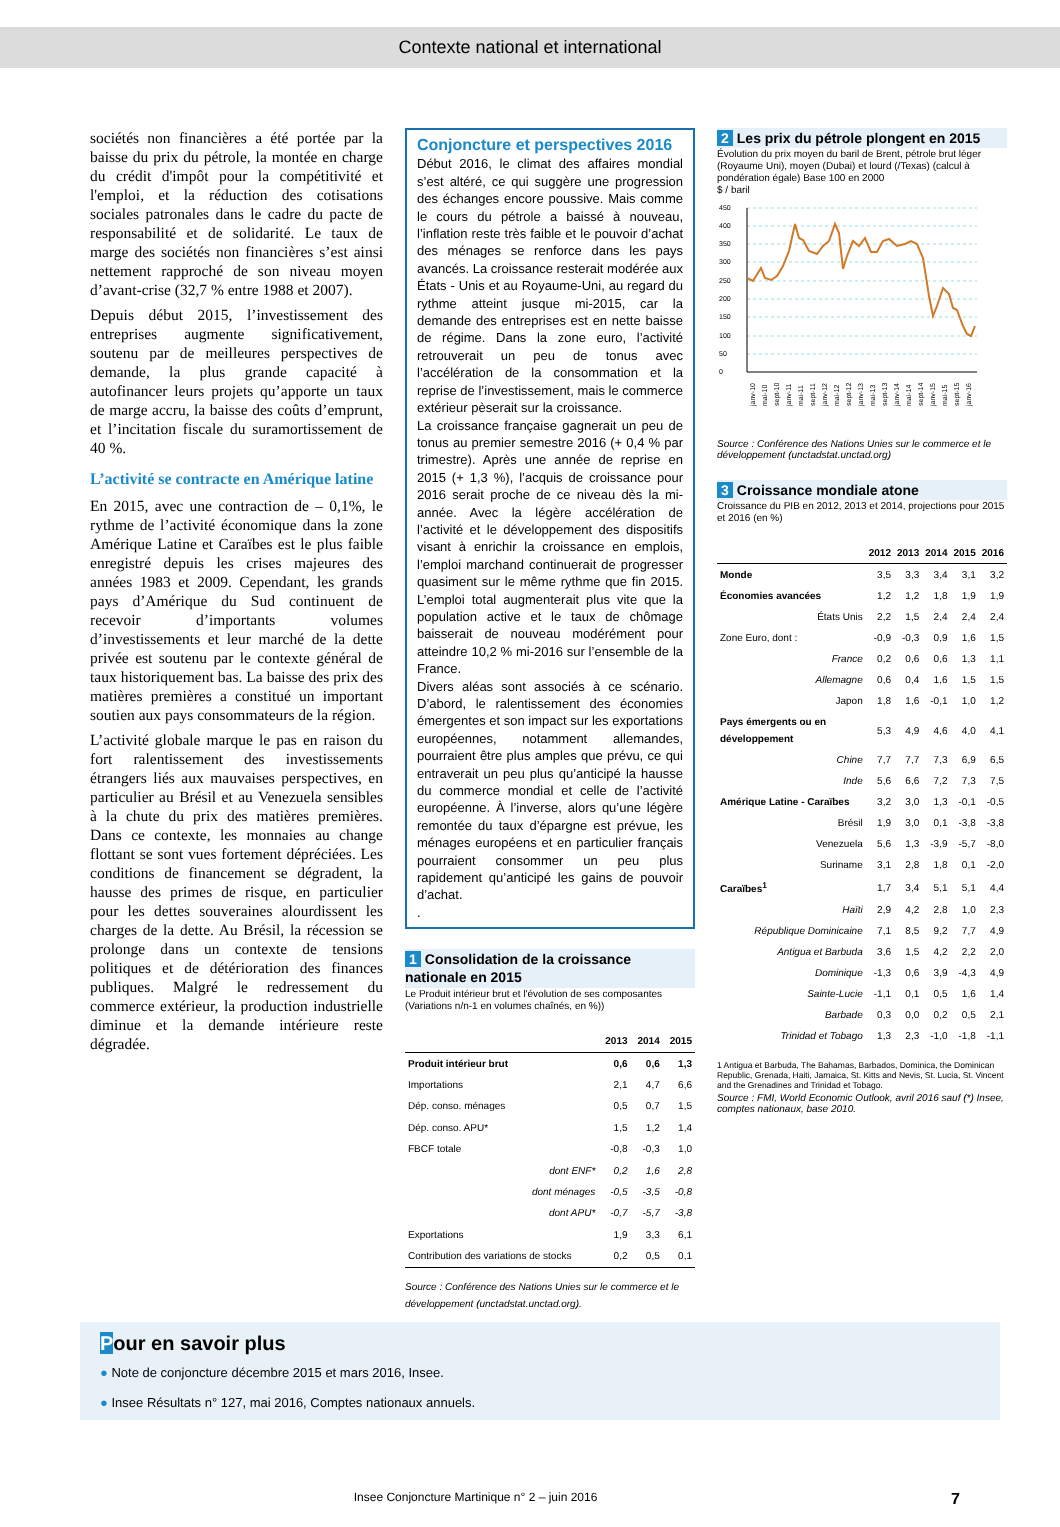Contexte national et international
sociétés non financières a été portée par la baisse du prix du pétrole, la montée en charge du crédit d'impôt pour la compétitivité et l'emploi, et la réduction des cotisations sociales patronales dans le cadre du pacte de responsabilité et de solidarité. Le taux de marge des sociétés non financières s’est ainsi nettement rapproché de son niveau moyen d’avant-crise (32,7 % entre 1988 et 2007).
Depuis début 2015, l’investissement des entreprises augmente significativement, soutenu par de meilleures perspectives de demande, la plus grande capacité à autofinancer leurs projets qu’apporte un taux de marge accru, la baisse des coûts d’emprunt, et l’incitation fiscale du suramortissement de 40 %.
L’activité se contracte en Amérique latine
En 2015, avec une contraction de – 0,1%, le rythme de l’activité économique dans la zone Amérique Latine et Caraïbes est le plus faible enregistré depuis les crises majeures des années 1983 et 2009. Cependant, les grands pays d’Amérique du Sud continuent de recevoir d’importants volumes d’investissements et leur marché de la dette privée est soutenu par le contexte général de taux historiquement bas. La baisse des prix des matières premières a constitué un important soutien aux pays consommateurs de la région.
L’activité globale marque le pas en raison du fort ralentissement des investissements étrangers liés aux mauvaises perspectives, en particulier au Brésil et au Venezuela sensibles à la chute du prix des matières premières. Dans ce contexte, les monnaies au change flottant se sont vues fortement dépréciées. Les conditions de financement se dégradent, la hausse des primes de risque, en particulier pour les dettes souveraines alourdissent les charges de la dette. Au Brésil, la récession se prolonge dans un contexte de tensions politiques et de détérioration des finances publiques. Malgré le redressement du commerce extérieur, la production industrielle diminue et la demande intérieure reste dégradée.
Conjoncture et perspectives 2016
Début 2016, le climat des affaires mondial s’est altéré, ce qui suggère une progression des échanges encore poussive. Mais comme le cours du pétrole a baissé à nouveau, l’inflation reste très faible et le pouvoir d’achat des ménages se renforce dans les pays avancés. La croissance resterait modérée aux États - Unis et au Royaume-Uni, au regard du rythme atteint jusque mi-2015, car la demande des entreprises est en nette baisse de régime. Dans la zone euro, l’activité retrouverait un peu de tonus avec l’accélération de la consommation et la reprise de l’investissement, mais le commerce extérieur pèserait sur la croissance.
La croissance française gagnerait un peu de tonus au premier semestre 2016 (+ 0,4 % par trimestre). Après une année de reprise en 2015 (+ 1,3 %), l’acquis de croissance pour 2016 serait proche de ce niveau dès la mi-année. Avec la légère accélération de l’activité et le développement des dispositifs visant à enrichir la croissance en emplois, l’emploi marchand continuerait de progresser quasiment sur le même rythme que fin 2015. L’emploi total augmenterait plus vite que la population active et le taux de chômage baisserait de nouveau modérément pour atteindre 10,2 % mi-2016 sur l’ensemble de la France.
Divers aléas sont associés à ce scénario. D’abord, le ralentissement des économies émergentes et son impact sur les exportations européennes, notamment allemandes, pourraient être plus amples que prévu, ce qui entraverait un peu plus qu’anticipé la hausse du commerce mondial et celle de l’activité européenne. À l’inverse, alors qu’une légère remontée du taux d’épargne est prévue, les ménages européens et en particulier français pourraient consommer un peu plus rapidement qu’anticipé les gains de pouvoir d’achat.
.
1 Consolidation de la croissance nationale en 2015
Le Produit intérieur brut et l'évolution de ses composantes (Variations n/n-1 en volumes chaînés, en %))
| | 2013 | 2014 | 2015 |
| --- | --- | --- | --- |
| Produit intérieur brut | 0,6 | 0,6 | 1,3 |
| Importations | 2,1 | 4,7 | 6,6 |
| Dép. conso. ménages | 0,5 | 0,7 | 1,5 |
| Dép. conso. APU* | 1,5 | 1,2 | 1,4 |
| FBCF totale | -0,8 | -0,3 | 1,0 |
| dont ENF* | 0,2 | 1,6 | 2,8 |
| dont ménages | -0,5 | -3,5 | -0,8 |
| dont APU* | -0,7 | -5,7 | -3,8 |
| Exportations | 1,9 | 3,3 | 6,1 |
| Contribution des variations de stocks | 0,2 | 0,5 | 0,1 |
Source : Conférence des Nations Unies sur le commerce et le développement (unctadstat.unctad.org).
2 Les prix du pétrole plongent en 2015
Évolution du prix moyen du baril de Brent, pétrole brut léger (Royaume Uni), moyen (Dubai) et lourd (/Texas) (calcul à pondération égale) Base 100 en 2000
$ / baril
450
400
350
300
250
200
150
100
50
0
janv-10
mai-10
sept-10
janv-11
mai-11
sept-11
janv-12
mai-12
sept-12
janv-13
mai-13
sept-13
janv-14
mai-14
sept-14
janv-15
mai-15
sept-15
janv-16
Source : Conférence des Nations Unies sur le commerce et le développement (unctadstat.unctad.org)
3 Croissance mondiale atone
Croissance du PIB en 2012, 2013 et 2014, projections pour 2015 et 2016 (en %)
| | 2012 | 2013 | 2014 | 2015 | 2016 |
| --- | --- | --- | --- | --- | --- |
| Monde | 3,5 | 3,3 | 3,4 | 3,1 | 3,2 |
| Économies avancées | 1,2 | 1,2 | 1,8 | 1,9 | 1,9 |
| États Unis | 2,2 | 1,5 | 2,4 | 2,4 | 2,4 |
| Zone Euro, dont : | -0,9 | -0,3 | 0,9 | 1,6 | 1,5 |
| France | 0,2 | 0,6 | 0,6 | 1,3 | 1,1 |
| Allemagne | 0,6 | 0,4 | 1,6 | 1,5 | 1,5 |
| Japon | 1,8 | 1,6 | -0,1 | 1,0 | 1,2 |
| Pays émergents ou en développement | 5,3 | 4,9 | 4,6 | 4,0 | 4,1 |
| Chine | 7,7 | 7,7 | 7,3 | 6,9 | 6,5 |
| Inde | 5,6 | 6,6 | 7,2 | 7,3 | 7,5 |
| Amérique Latine - Caraïbes | 3,2 | 3,0 | 1,3 | -0,1 | -0,5 |
| Brésil | 1,9 | 3,0 | 0,1 | -3,8 | -3,8 |
| Venezuela | 5,6 | 1,3 | -3,9 | -5,7 | -8,0 |
| Suriname | 3,1 | 2,8 | 1,8 | 0,1 | -2,0 |
| Caraïbes<sup>1</sup> | 1,7 | 3,4 | 5,1 | 5,1 | 4,4 |
| Haïti | 2,9 | 4,2 | 2,8 | 1,0 | 2,3 |
| République Dominicaine | 7,1 | 8,5 | 9,2 | 7,7 | 4,9 |
| Antigua et Barbuda | 3,6 | 1,5 | 4,2 | 2,2 | 2,0 |
| Dominique | -1,3 | 0,6 | 3,9 | -4,3 | 4,9 |
| Sainte-Lucie | -1,1 | 0,1 | 0,5 | 1,6 | 1,4 |
| Barbade | 0,3 | 0,0 | 0,2 | 0,5 | 2,1 |
| Trinidad et Tobago | 1,3 | 2,3 | -1,0 | -1,8 | -1,1 |
1 Antigua et Barbuda, The Bahamas, Barbados, Dominica, the Dominican Republic, Grenada, Haiti, Jamaica, St. Kitts and Nevis, St. Lucia, St. Vincent and the Grenadines and Trinidad et Tobago.
Source : FMI, World Economic Outlook, avril 2016 sauf (*) Insee, comptes nationaux, base 2010.
Pour en savoir plus
●
Note de conjoncture décembre 2015 et mars 2016, Insee.
●
Insee Résultats n° 127, mai 2016, Comptes nationaux annuels.
Insee Conjoncture Martinique n° 2 – juin 2016 7